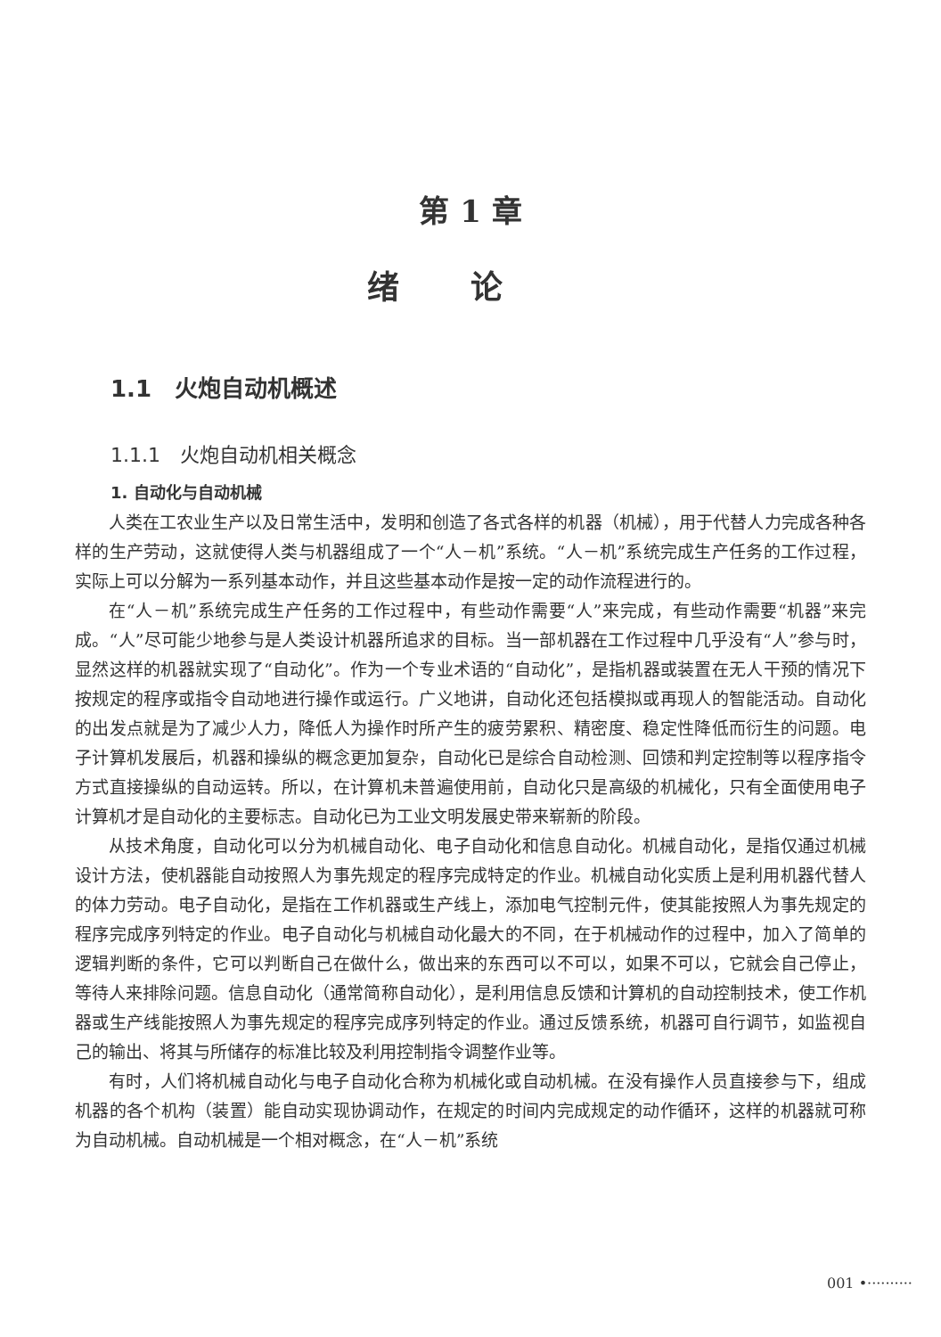第 1 章
绪论
1.1　火炮自动机概述
1.1.1　火炮自动机相关概念
1. 自动化与自动机械
人类在工农业生产以及日常生活中，发明和创造了各式各样的机器（机械），用于代替人力完成各种各样的生产劳动，这就使得人类与机器组成了一个“人－机”系统。“人－机”系统完成生产任务的工作过程，实际上可以分解为一系列基本动作，并且这些基本动作是按一定的动作流程进行的。
在“人－机”系统完成生产任务的工作过程中，有些动作需要“人”来完成，有些动作需要“机器”来完成。“人”尽可能少地参与是人类设计机器所追求的目标。当一部机器在工作过程中几乎没有“人”参与时，显然这样的机器就实现了“自动化”。作为一个专业术语的“自动化”，是指机器或装置在无人干预的情况下按规定的程序或指令自动地进行操作或运行。广义地讲，自动化还包括模拟或再现人的智能活动。自动化的出发点就是为了减少人力，降低人为操作时所产生的疲劳累积、精密度、稳定性降低而衍生的问题。电子计算机发展后，机器和操纵的概念更加复杂，自动化已是综合自动检测、回馈和判定控制等以程序指令方式直接操纵的自动运转。所以，在计算机未普遍使用前，自动化只是高级的机械化，只有全面使用电子计算机才是自动化的主要标志。自动化已为工业文明发展史带来崭新的阶段。
从技术角度，自动化可以分为机械自动化、电子自动化和信息自动化。机械自动化，是指仅通过机械设计方法，使机器能自动按照人为事先规定的程序完成特定的作业。机械自动化实质上是利用机器代替人的体力劳动。电子自动化，是指在工作机器或生产线上，添加电气控制元件，使其能按照人为事先规定的程序完成序列特定的作业。电子自动化与机械自动化最大的不同，在于机械动作的过程中，加入了简单的逻辑判断的条件，它可以判断自己在做什么，做出来的东西可以不可以，如果不可以，它就会自己停止，等待人来排除问题。信息自动化（通常简称自动化），是利用信息反馈和计算机的自动控制技术，使工作机器或生产线能按照人为事先规定的程序完成序列特定的作业。通过反馈系统，机器可自行调节，如监视自己的输出、将其与所储存的标准比较及利用控制指令调整作业等。
有时，人们将机械自动化与电子自动化合称为机械化或自动机械。在没有操作人员直接参与下，组成机器的各个机构（装置）能自动实现协调动作，在规定的时间内完成规定的动作循环，这样的机器就可称为自动机械。自动机械是一个相对概念，在“人－机”系统
001 •··········